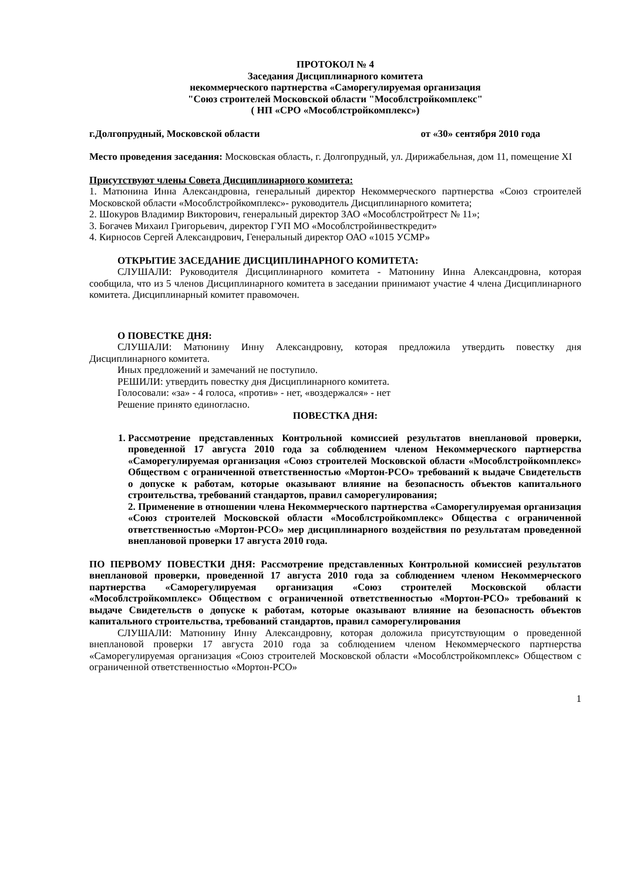ПРОТОКОЛ № 4
Заседания Дисциплинарного комитета
некоммерческого партнерства «Саморегулируемая организация
"Союз строителей Московской области "Мособлстройкомплекс"
( НП «СРО «Мособлстройкомплекс»)
г.Долгопрудный, Московской области от «30» сентября 2010 года
Место проведения заседания: Московская область, г. Долгопрудный, ул. Дирижабельная, дом 11, помещение XI
Присутствуют члены Совета Дисциплинарного комитета:
1. Матюнина Инна Александровна, генеральный директор Некоммерческого партнерства «Союз строителей Московской области «Мособлстройкомплекс»- руководитель Дисциплинарного комитета;
2. Шокуров Владимир Викторович, генеральный директор ЗАО «Мособлстройтрест № 11»;
3. Богачев Михаил Григорьевич, директор ГУП МО «Мособлстройинвесткредит»
4. Кирносов Сергей Александрович, Генеральный директор ОАО «1015 УСМР»
ОТКРЫТИЕ ЗАСЕДАНИЕ ДИСЦИПЛИНАРНОГО КОМИТЕТА:
СЛУШАЛИ: Руководителя Дисциплинарного комитета - Матюнину Инна Александровна, которая сообщила, что из 5 членов Дисциплинарного комитета в заседании принимают участие 4 члена Дисциплинарного комитета. Дисциплинарный комитет правомочен.
О ПОВЕСТКЕ ДНЯ:
СЛУШАЛИ: Матюнину Инну Александровну, которая предложила утвердить повестку дня Дисциплинарного комитета.
Иных предложений и замечаний не поступило.
РЕШИЛИ: утвердить повестку дня Дисциплинарного комитета.
Голосовали: «за» - 4 голоса, «против» - нет, «воздержался» - нет
Решение принято единогласно.
ПОВЕСТКА ДНЯ:
1. Рассмотрение представленных Контрольной комиссией результатов внеплановой проверки, проведенной 17 августа 2010 года за соблюдением членом Некоммерческого партнерства «Саморегулируемая организация «Союз строителей Московской области «Мособлстройкомплекс» Обществом с ограниченной ответственностью «Мортон-РСО» требований к выдаче Свидетельств о допуске к работам, которые оказывают влияние на безопасность объектов капитального строительства, требований стандартов, правил саморегулирования;
2. Применение в отношении члена Некоммерческого партнерства «Саморегулируемая организация «Союз строителей Московской области «Мособлстройкомплекс» Общества с ограниченной ответственностью «Мортон-РСО» мер дисциплинарного воздействия по результатам проведенной внеплановой проверки 17 августа 2010 года.
ПО ПЕРВОМУ ПОВЕСТКИ ДНЯ: Рассмотрение представленных Контрольной комиссией результатов внеплановой проверки, проведенной 17 августа 2010 года за соблюдением членом Некоммерческого партнерства «Саморегулируемая организация «Союз строителей Московской области «Мособлстройкомплекс» Обществом с ограниченной ответственностью «Мортон-РСО» требований к выдаче Свидетельств о допуске к работам, которые оказывают влияние на безопасность объектов капитального строительства, требований стандартов, правил саморегулирования
СЛУШАЛИ: Матюнину Инну Александровну, которая доложила присутствующим о проведенной внеплановой проверки 17 августа 2010 года за соблюдением членом Некоммерческого партнерства «Саморегулируемая организация «Союз строителей Московской области «Мособлстройкомплекс» Обществом с ограниченной ответственностью «Мортон-РСО»
1